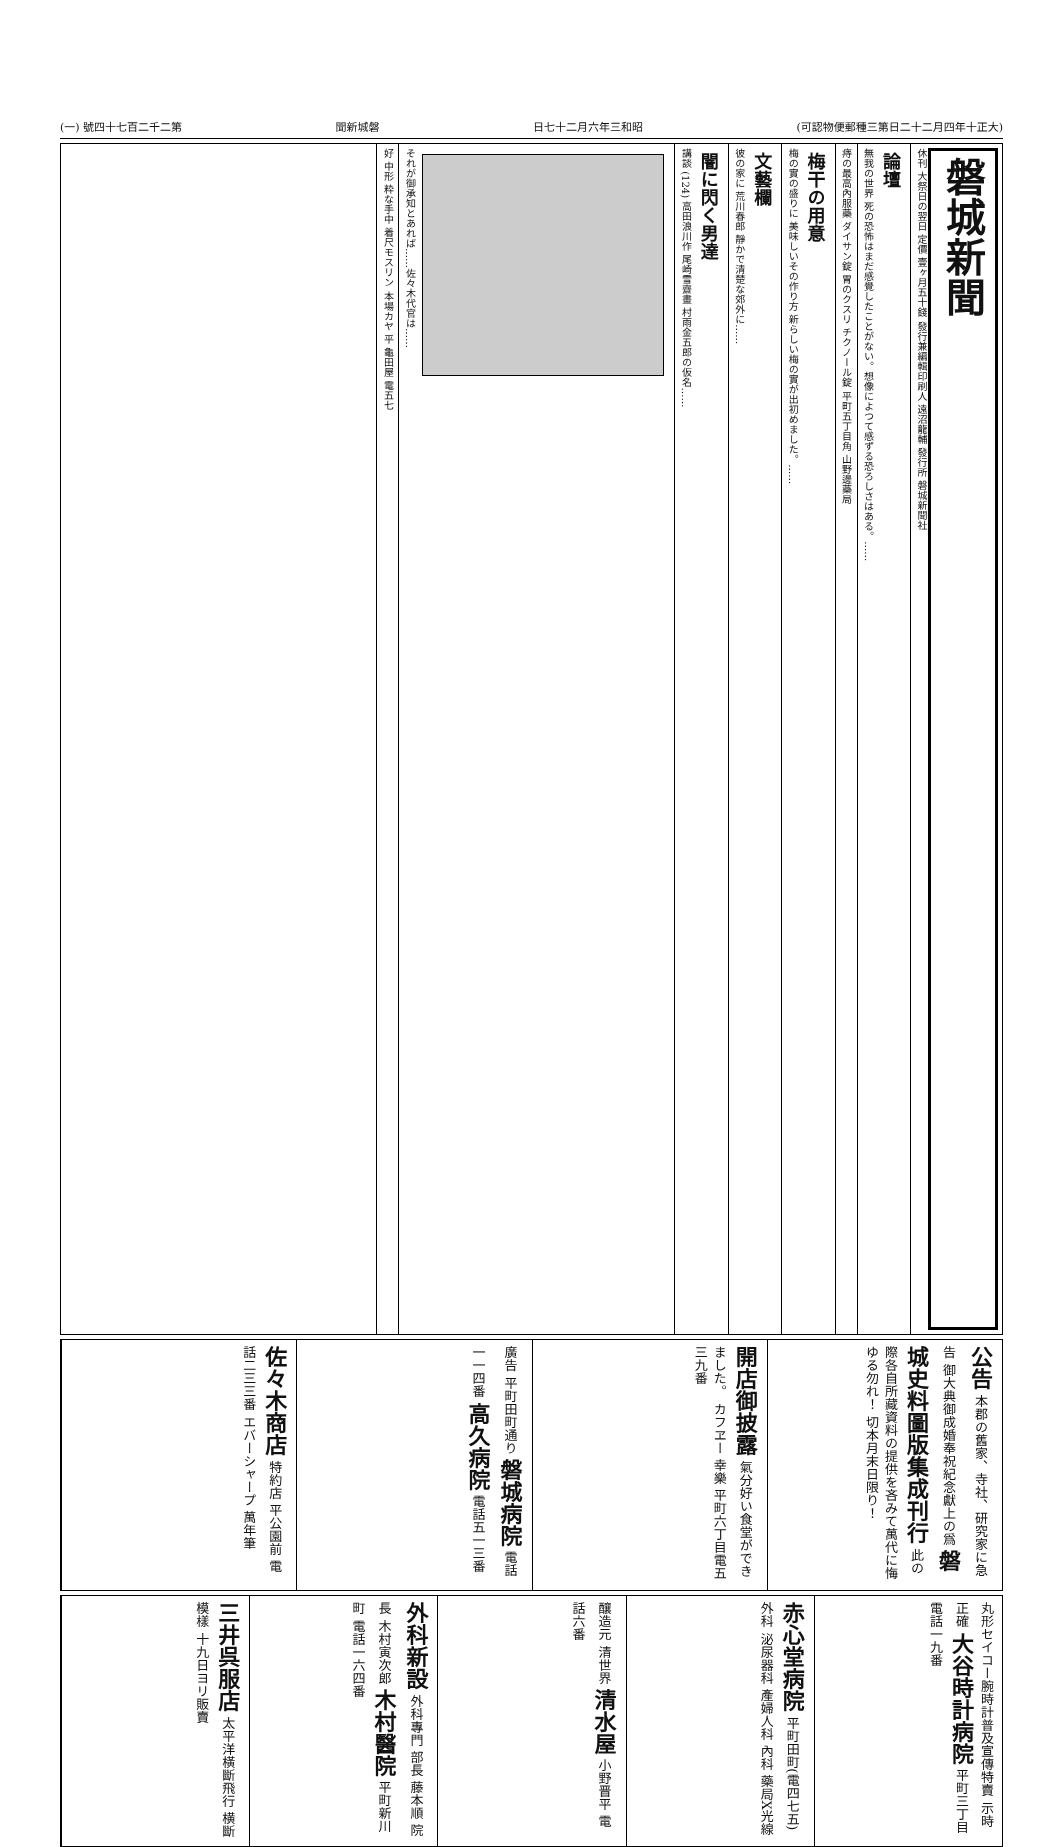(一) 號四十七百二千二第 聞新城磐 日七十二月六年三和昭 (可認物便郵種三第日二十二月四年十正大)
磐城新聞
休刊 大祭日の翌日 定價 壹ヶ月五十錢 發行兼編輯印刷人 遠沼龍輔 發行所 磐城新聞社
論壇
無我の世界 死の恐怖はまだ感覺したことがない。想像によつて感ずる恐ろしさはある。……
痔の最高內服藥 ダイサン錠 胃のクスリ チクノール錠 平町五丁目角 山野邊藥局
梅干の用意
梅の實の盛りに 美味しいその作り方 新らしい梅の實が出初めました。……
文藝欄
彼の家に 荒川春郎 靜かで清楚な郊外に……
闇に閃く男達
講談 (124) 高田浪川作 尾崎雪齋畫 村雨金五郎の仮名……
それが御承知とあれば……佐々木代官は……
好 中形 粋な手中 着尺モスリン 本場カヤ 平 龜田屋 電五七
公告 本郡の舊家、寺社、研究家に急告 御大典御成婚奉祝紀念獻上の爲 磐城史料圖版集成刊行 此の際各自所藏資料の提供を吝みて萬代に悔ゆる勿れ！ 切本月末日限り！
開店御披露 氣分好い食堂ができました。 カフヱー 幸樂 平町六丁目電五三九番
廣告 平町田町通り 磐城病院 電話一一四番 高久病院 電話五一三番
佐々木商店 特約店 平公園前 電話二三三番 エバーシャープ 萬年筆
丸形セイコー腕時計普及宣傳特賣 示時正確 大谷時計病院 平町三丁目 電話一九番
赤心堂病院 平町田町(電四七五) 外科 泌尿器科 產婦人科 內科 藥局X光線
釀造元 清世界 清水屋 小野晋平 電話六番
外科新設 外科專門 部長 藤本順 院長 木村寅次郎 木村醫院 平町新川町 電話一六四番
三井呉服店 太平洋橫斷飛行 横斷模樣 十九日ヨリ販賣